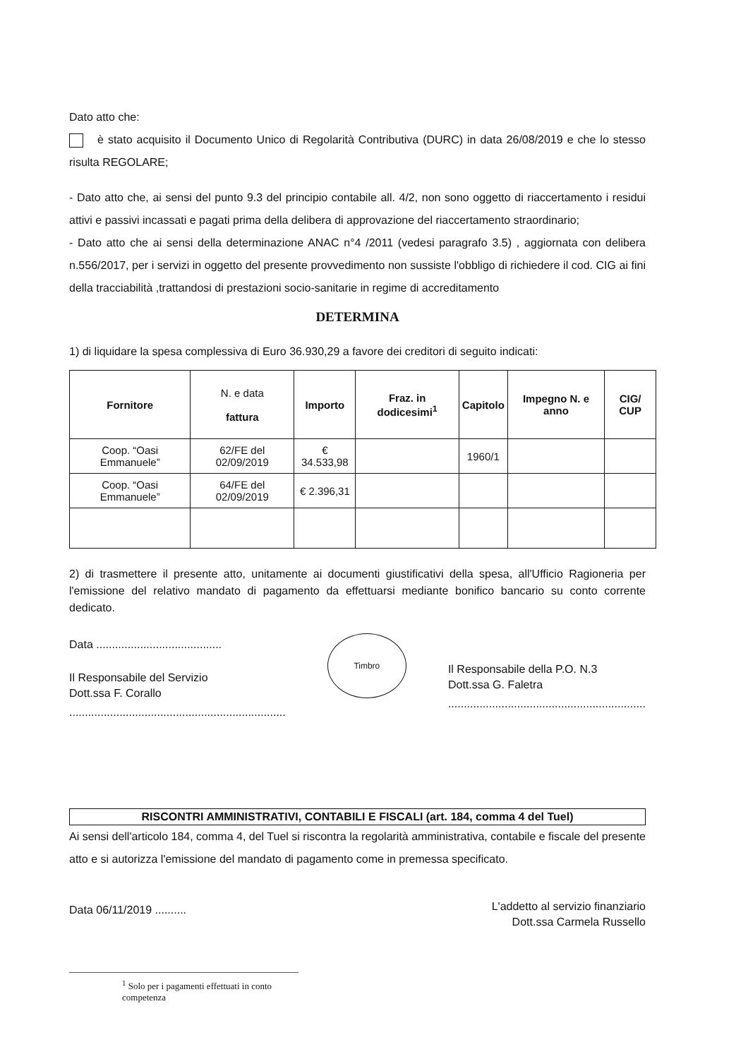Dato atto che:
è stato acquisito il Documento Unico di Regolarità Contributiva (DURC) in data 26/08/2019 e che lo stesso risulta REGOLARE;
- Dato atto che, ai sensi del punto 9.3 del principio contabile all. 4/2, non sono oggetto di riaccertamento i residui attivi e passivi incassati e pagati prima della delibera di approvazione del riaccertamento straordinario;
- Dato atto che ai sensi della determinazione ANAC n°4 /2011 (vedesi paragrafo 3.5) , aggiornata con delibera n.556/2017, per i servizi in oggetto del presente provvedimento non sussiste l'obbligo di richiedere il cod. CIG ai fini della tracciabilità ,trattandosi di prestazioni socio-sanitarie in regime di accreditamento
DETERMINA
1) di liquidare la spesa complessiva di Euro 36.930,29 a favore dei creditori di seguito indicati:
| Fornitore | N. e data fattura | Importo | Fraz. in dodicesimi<sup>1</sup> | Capitolo | Impegno N. e anno | CIG/ CUP |
| --- | --- | --- | --- | --- | --- | --- |
| Coop. “Oasi Emmanuele” | 62/FE del 02/09/2019 | € 34.533,98 | | 1960/1 | | |
| Coop. “Oasi Emmanuele” | 64/FE del 02/09/2019 | € 2.396,31 | | | | |
2) di trasmettere il presente atto, unitamente ai documenti giustificativi della spesa, all'Ufficio Ragioneria per l'emissione del relativo mandato di pagamento da effettuarsi mediante bonifico bancario su conto corrente dedicato.
Data ........................................
Il Responsabile del Servizio
Dott.ssa F. Corallo
.....................................................................
Timbro
Il Responsabile della P.O. N.3
Dott.ssa G. Faletra
...............................................................
RISCONTRI AMMINISTRATIVI, CONTABILI E FISCALI (art. 184, comma 4 del Tuel)
Ai sensi dell'articolo 184, comma 4, del Tuel si riscontra la regolarità amministrativa, contabile e fiscale del presente atto e si autorizza l'emissione del mandato di pagamento come in premessa specificato.
Data 06/11/2019 ..........
L'addetto al servizio finanziario
Dott.ssa Carmela Russello
<sup>1</sup> Solo per i pagamenti effettuati in conto competenza